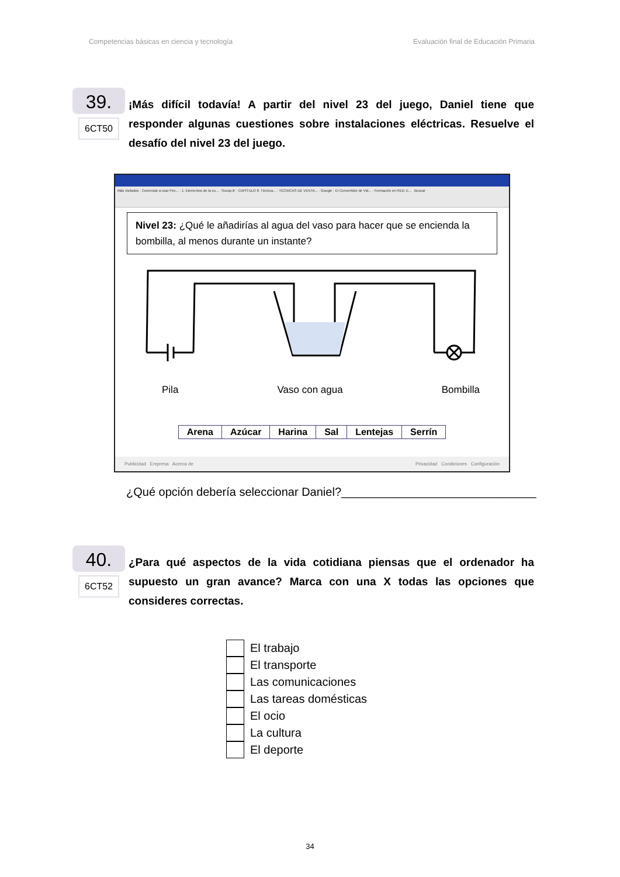Competencias básicas en ciencia y tecnología Evaluación final de Educación Primaria
39.
6CT50
¡Más difícil todavía! A partir del nivel 23 del juego, Daniel tiene que responder algunas cuestiones sobre instalaciones eléctricas. Resuelve el desafío del nivel 23 del juego.
Más visitados · Comenzar a usar Fire... · 1. Elementos de la co... · Scoop.it! · CAPÍTULO 8. Técnica... · TÉCNICAS DE VENTA... · Google · El Convertidor de Vid... · Formación en RED: E... Buscar
Nivel 23: ¿Qué le añadirías al agua del vaso para hacer que se encienda la bombilla, al menos durante un instante?
Pila Vaso con agua Bombilla
| Arena | Azúcar | Harina | Sal | Lentejas | Serrín |
Publicidad Empresa Acerca de Privacidad Condiciones Configuración
¿Qué opción debería seleccionar Daniel?______________________________
40.
6CT52
¿Para qué aspectos de la vida cotidiana piensas que el ordenador ha supuesto un gran avance? Marca con una X todas las opciones que consideres correctas.
El trabajo
El transporte
Las comunicaciones
Las tareas domésticas
El ocio
La cultura
El deporte
34